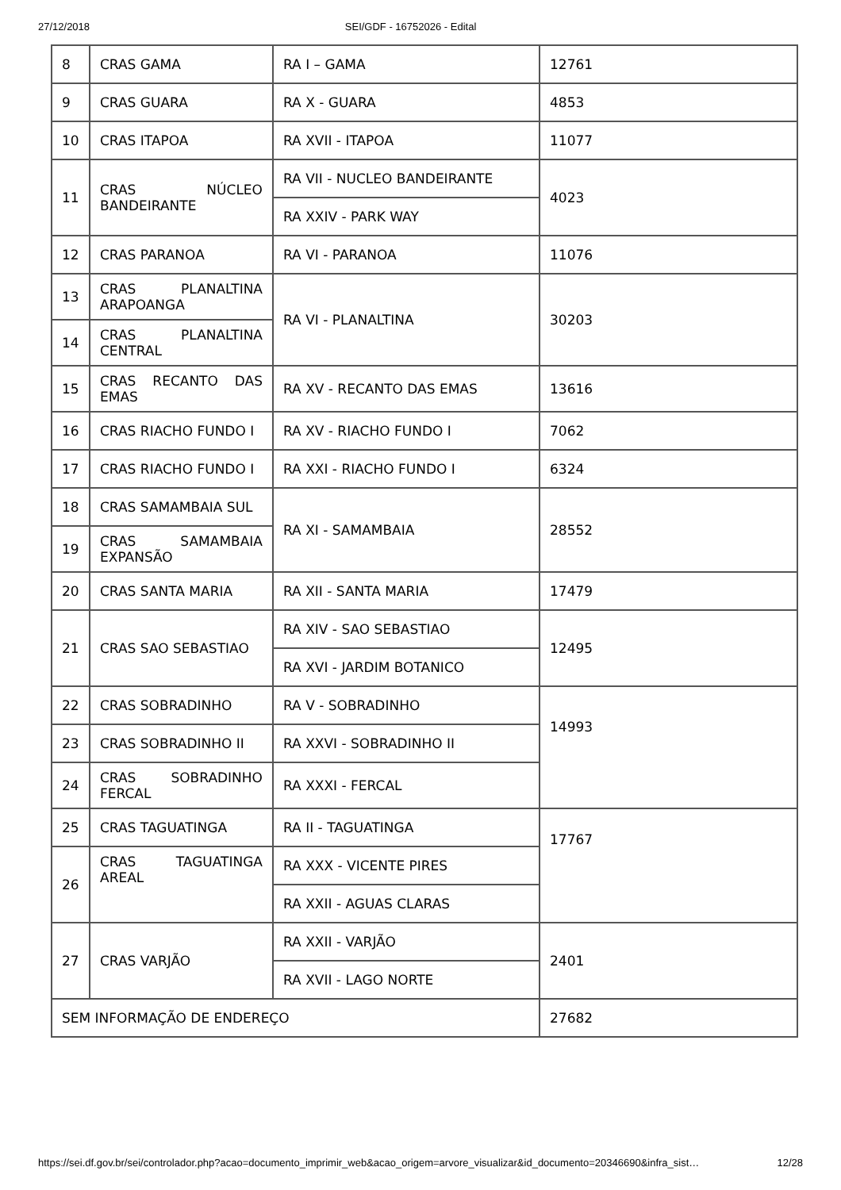27/12/2018 SEI/GDF - 16752026 - Edital
| 8 | CRAS GAMA | RA I – GAMA | 12761 |
| 9 | CRAS GUARA | RA X - GUARA | 4853 |
| 10 | CRAS ITAPOA | RA XVII - ITAPOA | 11077 |
| 11 | CRAS NÚCLEO BANDEIRANTE | RA VII - NUCLEO BANDEIRANTE | 4023 |
| | | RA XXIV - PARK WAY | |
| 12 | CRAS PARANOA | RA VI - PARANOA | 11076 |
| 13 | CRAS PLANALTINA ARAPOANGA | RA VI - PLANALTINA | 30203 |
| 14 | CRAS PLANALTINA CENTRAL | | |
| 15 | CRAS RECANTO DAS EMAS | RA XV - RECANTO DAS EMAS | 13616 |
| 16 | CRAS RIACHO FUNDO I | RA XV - RIACHO FUNDO I | 7062 |
| 17 | CRAS RIACHO FUNDO I | RA XXI - RIACHO FUNDO I | 6324 |
| 18 | CRAS SAMAMBAIA SUL | RA XI - SAMAMBAIA | 28552 |
| 19 | CRAS SAMAMBAIA EXPANSÃO | | |
| 20 | CRAS SANTA MARIA | RA XII - SANTA MARIA | 17479 |
| 21 | CRAS SAO SEBASTIAO | RA XIV - SAO SEBASTIAO | 12495 |
| | | RA XVI - JARDIM BOTANICO | |
| 22 | CRAS SOBRADINHO | RA V - SOBRADINHO | 14993 |
| 23 | CRAS SOBRADINHO II | RA XXVI - SOBRADINHO II | |
| 24 | CRAS SOBRADINHO FERCAL | RA XXXI - FERCAL | |
| 25 | CRAS TAGUATINGA | RA II - TAGUATINGA | 17767 |
| 26 | CRAS TAGUATINGA AREAL | RA XXX - VICENTE PIRES | |
| | | RA XXII - AGUAS CLARAS | |
| 27 | CRAS VARJÃO | RA XXII - VARJÃO | 2401 |
| | | RA XVII - LAGO NORTE | |
| SEM INFORMAÇÃO DE ENDEREÇO | | | 27682 |
https://sei.df.gov.br/sei/controlador.php?acao=documento_imprimir_web&acao_origem=arvore_visualizar&id_documento=20346690&infra_sist… 12/28